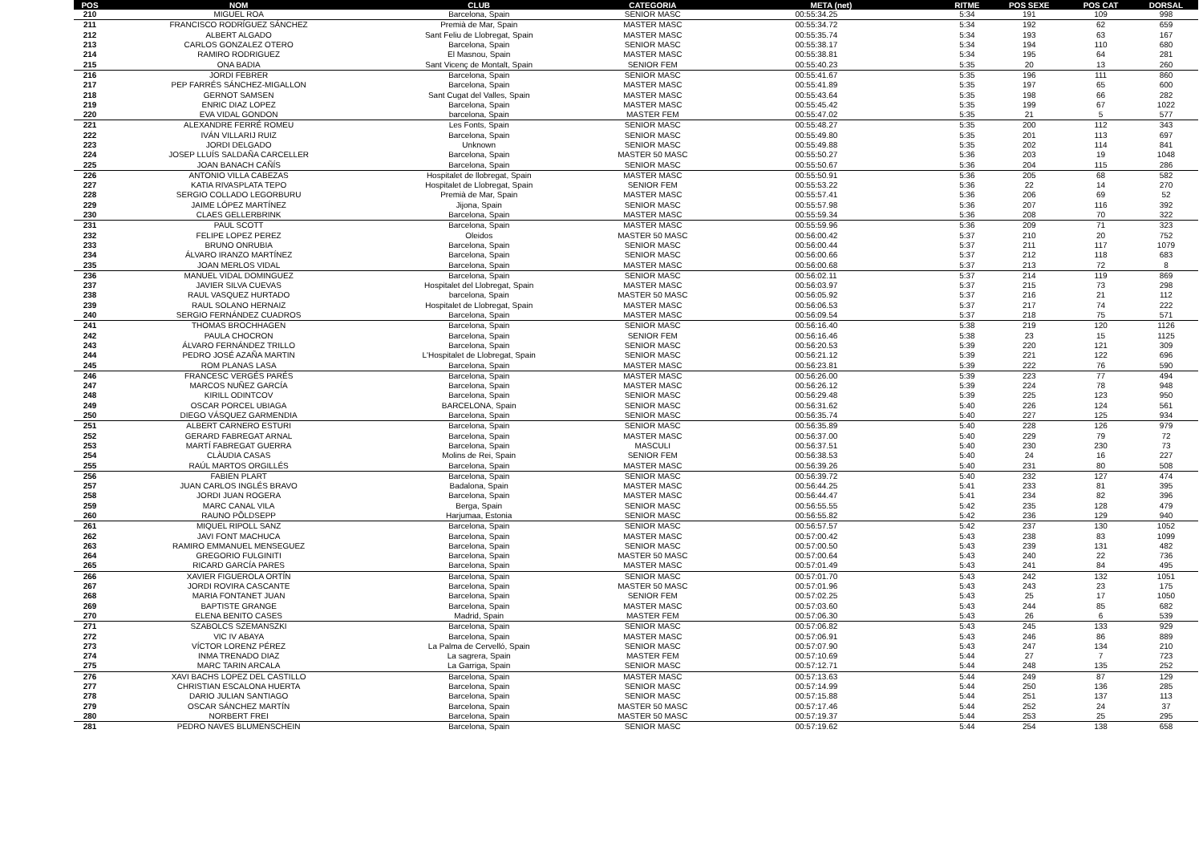| POS | NOM | CLUB | CATEGORIA | META (net) | RITME | POS SEXE | POS CAT | DORSAL |
| --- | --- | --- | --- | --- | --- | --- | --- | --- |
| 210 | MIGUEL ROA | Barcelona, Spain | SENIOR MASC | 00:55:34.25 | 5:34 | 191 | 109 | 998 |
| 211 | FRANCISCO RODRÍGUEZ SÁNCHEZ | Premià de Mar, Spain | MASTER MASC | 00:55:34.72 | 5:34 | 192 | 62 | 659 |
| 212 | ALBERT ALGADO | Sant Feliu de Llobregat, Spain | MASTER MASC | 00:55:35.74 | 5:34 | 193 | 63 | 167 |
| 213 | CARLOS GONZALEZ OTERO | Barcelona, Spain | SENIOR MASC | 00:55:38.17 | 5:34 | 194 | 110 | 680 |
| 214 | RAMIRO RODRIGUEZ | El Masnou, Spain | MASTER MASC | 00:55:38.81 | 5:34 | 195 | 64 | 281 |
| 215 | ONA BADIA | Sant Vicenç de Montalt, Spain | SENIOR FEM | 00:55:40.23 | 5:35 | 20 | 13 | 260 |
| 216 | JORDI FEBRER | Barcelona, Spain | SENIOR MASC | 00:55:41.67 | 5:35 | 196 | 111 | 860 |
| 217 | PEP FARRÉS SÁNCHEZ-MIGALLON | Barcelona, Spain | MASTER MASC | 00:55:41.89 | 5:35 | 197 | 65 | 600 |
| 218 | GERNOT SAMSEN | Sant Cugat del Valles, Spain | MASTER MASC | 00:55:43.64 | 5:35 | 198 | 66 | 282 |
| 219 | ENRIC DIAZ LOPEZ | Barcelona, Spain | MASTER MASC | 00:55:45.42 | 5:35 | 199 | 67 | 1022 |
| 220 | EVA VIDAL GONDON | barcelona, Spain | MASTER FEM | 00:55:47.02 | 5:35 | 21 | 5 | 577 |
| 221 | ALEXANDRE FERRÉ ROMEU | Les Fonts, Spain | SENIOR MASC | 00:55:48.27 | 5:35 | 200 | 112 | 343 |
| 222 | IVÁN VILLARIJ RUIZ | Barcelona, Spain | SENIOR MASC | 00:55:49.80 | 5:35 | 201 | 113 | 697 |
| 223 | JORDI DELGADO | Unknown | SENIOR MASC | 00:55:49.88 | 5:35 | 202 | 114 | 841 |
| 224 | JOSEP LLUÍS SALDAÑA CARCELLER | Barcelona, Spain | MASTER 50 MASC | 00:55:50.27 | 5:36 | 203 | 19 | 1048 |
| 225 | JOAN BANACH CAÑÍS | Barcelona, Spain | SENIOR MASC | 00:55:50.67 | 5:36 | 204 | 115 | 286 |
| 226 | ANTONIO VILLA CABEZAS | Hospitalet de llobregat, Spain | MASTER MASC | 00:55:50.91 | 5:36 | 205 | 68 | 582 |
| 227 | KATIA RIVASPLATA TEPO | Hospitalet de Llobregat, Spain | SENIOR FEM | 00:55:53.22 | 5:36 | 22 | 14 | 270 |
| 228 | SERGIO COLLADO LEGORBURU | Premià de Mar, Spain | MASTER MASC | 00:55:57.41 | 5:36 | 206 | 69 | 52 |
| 229 | JAIME LÓPEZ MARTÍNEZ | Jijona, Spain | SENIOR MASC | 00:55:57.98 | 5:36 | 207 | 116 | 392 |
| 230 | CLAES GELLERBRINK | Barcelona, Spain | MASTER MASC | 00:55:59.34 | 5:36 | 208 | 70 | 322 |
| 231 | PAUL SCOTT | Barcelona, Spain | MASTER MASC | 00:55:59.96 | 5:36 | 209 | 71 | 323 |
| 232 | FELIPE LOPEZ PEREZ | Oleidos | MASTER 50 MASC | 00:56:00.42 | 5:37 | 210 | 20 | 752 |
| 233 | BRUNO ONRUBIA | Barcelona, Spain | SENIOR MASC | 00:56:00.44 | 5:37 | 211 | 117 | 1079 |
| 234 | ÁLVARO IRANZO MARTÍNEZ | Barcelona, Spain | SENIOR MASC | 00:56:00.66 | 5:37 | 212 | 118 | 683 |
| 235 | JOAN MERLOS VIDAL | Barcelona, Spain | MASTER MASC | 00:56:00.68 | 5:37 | 213 | 72 | 8 |
| 236 | MANUEL VIDAL DOMINGUEZ | Barcelona, Spain | SENIOR MASC | 00:56:02.11 | 5:37 | 214 | 119 | 869 |
| 237 | JAVIER SILVA CUEVAS | Hospitalet del Llobregat, Spain | MASTER MASC | 00:56:03.97 | 5:37 | 215 | 73 | 298 |
| 238 | RAUL VASQUEZ HURTADO | barcelona, Spain | MASTER 50 MASC | 00:56:05.92 | 5:37 | 216 | 21 | 112 |
| 239 | RAUL SOLANO HERNAIZ | Hospitalet de Llobregat, Spain | MASTER MASC | 00:56:06.53 | 5:37 | 217 | 74 | 222 |
| 240 | SERGIO FERNÁNDEZ CUADROS | Barcelona, Spain | MASTER MASC | 00:56:09.54 | 5:37 | 218 | 75 | 571 |
| 241 | THOMAS BROCHHAGEN | Barcelona, Spain | SENIOR MASC | 00:56:16.40 | 5:38 | 219 | 120 | 1126 |
| 242 | PAULA CHOCRON | Barcelona, Spain | SENIOR FEM | 00:56:16.46 | 5:38 | 23 | 15 | 1125 |
| 243 | ÁLVARO FERNÁNDEZ TRILLO | Barcelona, Spain | SENIOR MASC | 00:56:20.53 | 5:39 | 220 | 121 | 309 |
| 244 | PEDRO JOSÉ AZAÑA MARTIN | L'Hospitalet de Llobregat, Spain | SENIOR MASC | 00:56:21.12 | 5:39 | 221 | 122 | 696 |
| 245 | ROM PLANAS LASA | Barcelona, Spain | MASTER MASC | 00:56:23.81 | 5:39 | 222 | 76 | 590 |
| 246 | FRANCESC VERGÉS PARÉS | Barcelona, Spain | MASTER MASC | 00:56:26.00 | 5:39 | 223 | 77 | 494 |
| 247 | MARCOS NUÑEZ GARCÍA | Barcelona, Spain | MASTER MASC | 00:56:26.12 | 5:39 | 224 | 78 | 948 |
| 248 | KIRILL ODINTCOV | Barcelona, Spain | SENIOR MASC | 00:56:29.48 | 5:39 | 225 | 123 | 950 |
| 249 | OSCAR PORCEL UBIAGA | BARCELONA, Spain | SENIOR MASC | 00:56:31.62 | 5:40 | 226 | 124 | 561 |
| 250 | DIEGO VÁSQUEZ GARMENDIA | Barcelona, Spain | SENIOR MASC | 00:56:35.74 | 5:40 | 227 | 125 | 934 |
| 251 | ALBERT CARNERO ESTURI | Barcelona, Spain | SENIOR MASC | 00:56:35.89 | 5:40 | 228 | 126 | 979 |
| 252 | GERARD FABREGAT ARNAL | Barcelona, Spain | MASTER MASC | 00:56:37.00 | 5:40 | 229 | 79 | 72 |
| 253 | MARTÍ FABREGAT GUERRA | Barcelona, Spain | MASCULI | 00:56:37.51 | 5:40 | 230 | 230 | 73 |
| 254 | CLÀUDIA CASAS | Molins de Rei, Spain | SENIOR FEM | 00:56:38.53 | 5:40 | 24 | 16 | 227 |
| 255 | RAÚL MARTOS ORGILLÉS | Barcelona, Spain | MASTER MASC | 00:56:39.26 | 5:40 | 231 | 80 | 508 |
| 256 | FABIEN PLART | Barcelona, Spain | SENIOR MASC | 00:56:39.72 | 5:40 | 232 | 127 | 474 |
| 257 | JUAN CARLOS INGLÉS BRAVO | Badalona, Spain | MASTER MASC | 00:56:44.25 | 5:41 | 233 | 81 | 395 |
| 258 | JORDI JUAN ROGERA | Barcelona, Spain | MASTER MASC | 00:56:44.47 | 5:41 | 234 | 82 | 396 |
| 259 | MARC CANAL VILA | Berga, Spain | SENIOR MASC | 00:56:55.55 | 5:42 | 235 | 128 | 479 |
| 260 | RAUNO PÕLDSEPP | Harjumaa, Estonia | SENIOR MASC | 00:56:55.82 | 5:42 | 236 | 129 | 940 |
| 261 | MIQUEL RIPOLL SANZ | Barcelona, Spain | SENIOR MASC | 00:56:57.57 | 5:42 | 237 | 130 | 1052 |
| 262 | JAVI FONT MACHUCA | Barcelona, Spain | MASTER MASC | 00:57:00.42 | 5:43 | 238 | 83 | 1099 |
| 263 | RAMIRO EMMANUEL MENSEGUEZ | Barcelona, Spain | SENIOR MASC | 00:57:00.50 | 5:43 | 239 | 131 | 482 |
| 264 | GREGORIO FULGINITI | Barcelona, Spain | MASTER 50 MASC | 00:57:00.64 | 5:43 | 240 | 22 | 736 |
| 265 | RICARD GARCÍA PARES | Barcelona, Spain | MASTER MASC | 00:57:01.49 | 5:43 | 241 | 84 | 495 |
| 266 | XAVIER FIGUEROLA ORTÍN | Barcelona, Spain | SENIOR MASC | 00:57:01.70 | 5:43 | 242 | 132 | 1051 |
| 267 | JORDI ROVIRA CASCANTE | Barcelona, Spain | MASTER 50 MASC | 00:57:01.96 | 5:43 | 243 | 23 | 175 |
| 268 | MARIA FONTANET JUAN | Barcelona, Spain | SENIOR FEM | 00:57:02.25 | 5:43 | 25 | 17 | 1050 |
| 269 | BAPTISTE GRANGE | Barcelona, Spain | MASTER MASC | 00:57:03.60 | 5:43 | 244 | 85 | 682 |
| 270 | ELENA BENITO CASES | Madrid, Spain | MASTER FEM | 00:57:06.30 | 5:43 | 26 | 6 | 539 |
| 271 | SZABOLCS SZEMANSZKI | Barcelona, Spain | SENIOR MASC | 00:57:06.82 | 5:43 | 245 | 133 | 929 |
| 272 | VIC IV ABAYA | Barcelona, Spain | MASTER MASC | 00:57:06.91 | 5:43 | 246 | 86 | 889 |
| 273 | VÍCTOR LORENZ PÉREZ | La Palma de Cervelló, Spain | SENIOR MASC | 00:57:07.90 | 5:43 | 247 | 134 | 210 |
| 274 | INMA TRENADO DIAZ | La sagrera, Spain | MASTER FEM | 00:57:10.69 | 5:44 | 27 | 7 | 723 |
| 275 | MARC TARIN ARCALA | La Garriga, Spain | SENIOR MASC | 00:57:12.71 | 5:44 | 248 | 135 | 252 |
| 276 | XAVI BACHS LOPEZ DEL CASTILLO | Barcelona, Spain | MASTER MASC | 00:57:13.63 | 5:44 | 249 | 87 | 129 |
| 277 | CHRISTIAN ESCALONA HUERTA | Barcelona, Spain | SENIOR MASC | 00:57:14.99 | 5:44 | 250 | 136 | 285 |
| 278 | DARIO JULIAN SANTIAGO | Barcelona, Spain | SENIOR MASC | 00:57:15.88 | 5:44 | 251 | 137 | 113 |
| 279 | OSCAR SÁNCHEZ MARTÍN | Barcelona, Spain | MASTER 50 MASC | 00:57:17.46 | 5:44 | 252 | 24 | 37 |
| 280 | NORBERT FREI | Barcelona, Spain | MASTER 50 MASC | 00:57:19.37 | 5:44 | 253 | 25 | 295 |
| 281 | PEDRO NAVES BLUMENSCHEIN | Barcelona, Spain | SENIOR MASC | 00:57:19.62 | 5:44 | 254 | 138 | 658 |